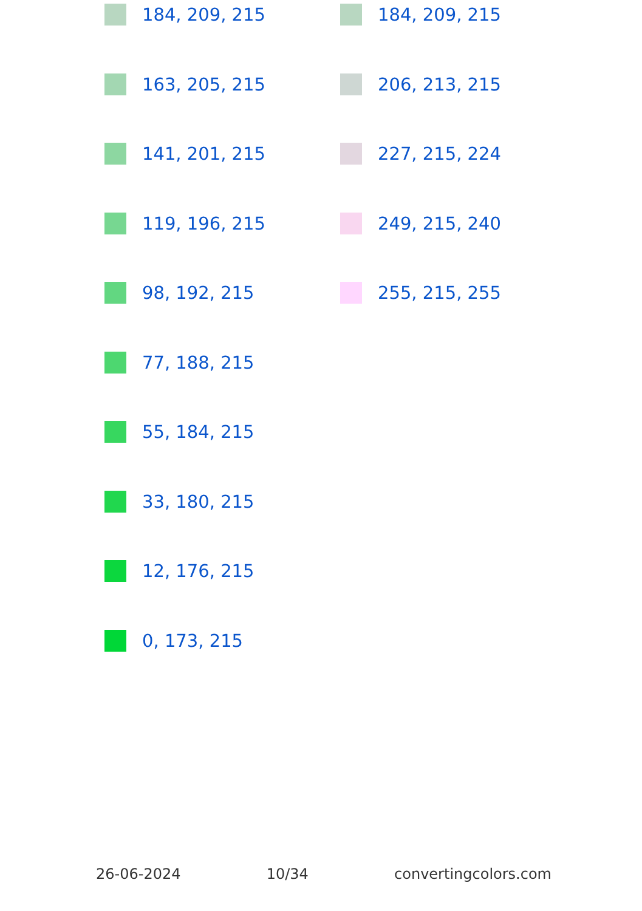184, 209, 215
163, 205, 215
141, 201, 215
119, 196, 215
98, 192, 215
77, 188, 215
55, 184, 215
33, 180, 215
12, 176, 215
0, 173, 215
184, 209, 215
206, 213, 215
227, 215, 224
249, 215, 240
255, 215, 255
26-06-2024 10/34 convertingcolors.com